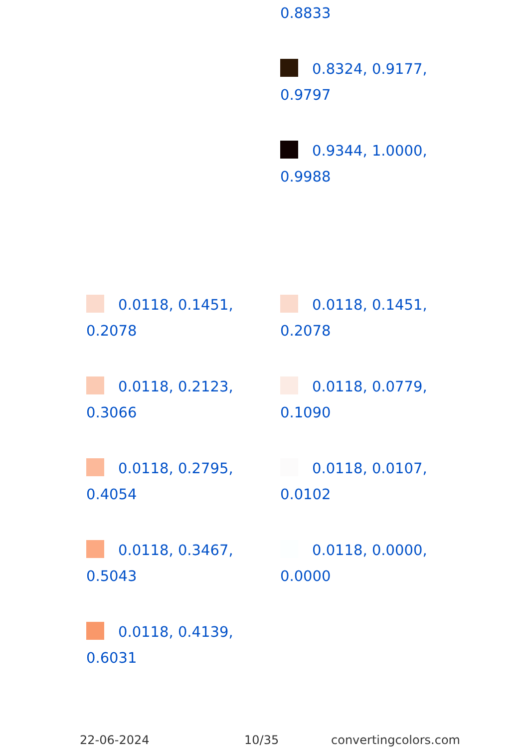0.8833
0.8324, 0.9177, 0.9797
0.9344, 1.0000, 0.9988
0.0118, 0.1451, 0.2078
0.0118, 0.1451, 0.2078
0.0118, 0.2123, 0.3066
0.0118, 0.0779, 0.1090
0.0118, 0.2795, 0.4054
0.0118, 0.0107, 0.0102
0.0118, 0.3467, 0.5043
0.0118, 0.0000, 0.0000
0.0118, 0.4139, 0.6031
22-06-2024 10/35 convertingcolors.com